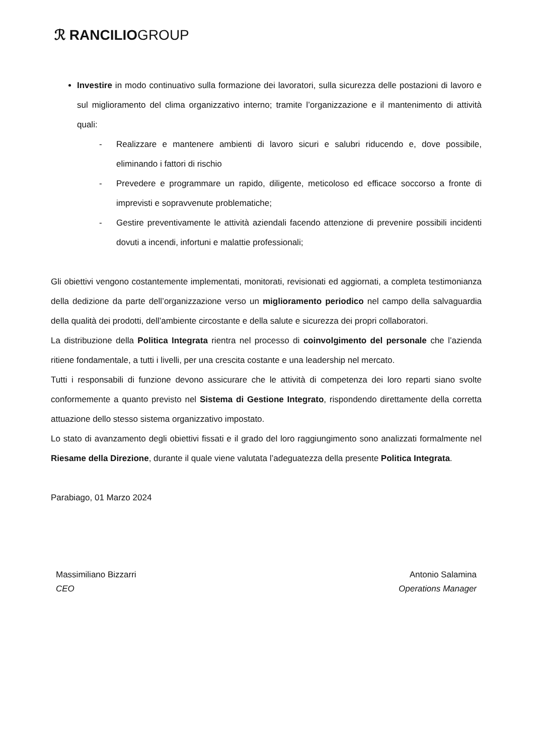ℛ RANCILIOGROUP
Investire in modo continuativo sulla formazione dei lavoratori, sulla sicurezza delle postazioni di lavoro e sul miglioramento del clima organizzativo interno; tramite l’organizzazione e il mantenimento di attività quali:
- Realizzare e mantenere ambienti di lavoro sicuri e salubri riducendo e, dove possibile, eliminando i fattori di rischio
- Prevedere e programmare un rapido, diligente, meticoloso ed efficace soccorso a fronte di imprevisti e sopravvenute problematiche;
- Gestire preventivamente le attività aziendali facendo attenzione di prevenire possibili incidenti dovuti a incendi, infortuni e malattie professionali;
Gli obiettivi vengono costantemente implementati, monitorati, revisionati ed aggiornati, a completa testimonianza della dedizione da parte dell’organizzazione verso un miglioramento periodico nel campo della salvaguardia della qualità dei prodotti, dell’ambiente circostante e della salute e sicurezza dei propri collaboratori.
La distribuzione della Politica Integrata rientra nel processo di coinvolgimento del personale che l’azienda ritiene fondamentale, a tutti i livelli, per una crescita costante e una leadership nel mercato.
Tutti i responsabili di funzione devono assicurare che le attività di competenza dei loro reparti siano svolte conformemente a quanto previsto nel Sistema di Gestione Integrato, rispondendo direttamente della corretta attuazione dello stesso sistema organizzativo impostato.
Lo stato di avanzamento degli obiettivi fissati e il grado del loro raggiungimento sono analizzati formalmente nel Riesame della Direzione, durante il quale viene valutata l’adeguatezza della presente Politica Integrata.
Parabiago, 01 Marzo 2024
Massimiliano Bizzarri
CEO
Antonio Salamina
Operations Manager